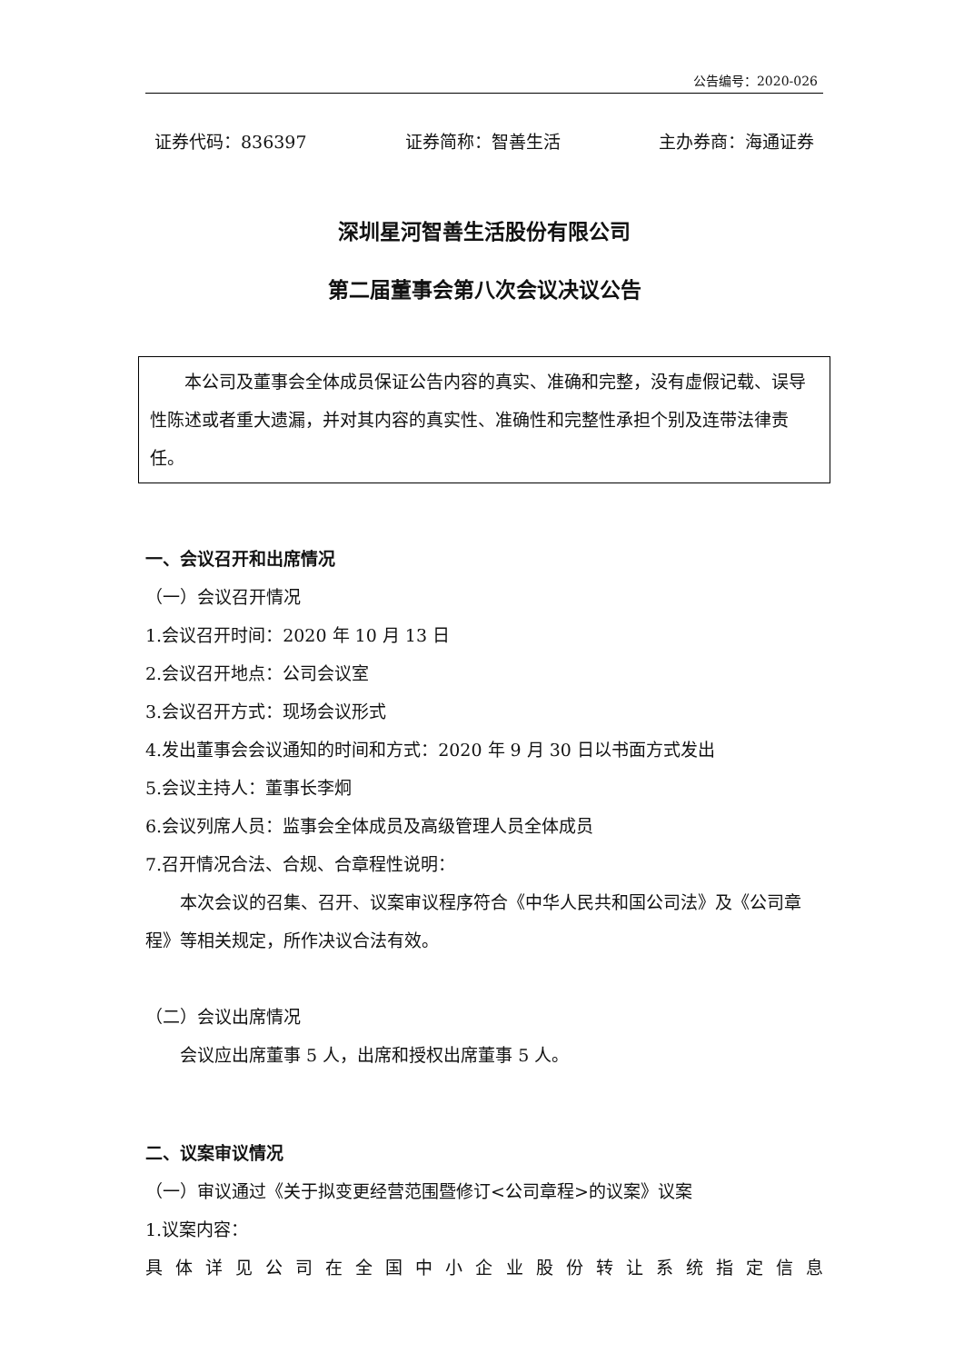公告编号：2020-026
证券代码：836397 证券简称：智善生活 主办券商：海通证券
深圳星河智善生活股份有限公司
第二届董事会第八次会议决议公告
本公司及董事会全体成员保证公告内容的真实、准确和完整，没有虚假记载、误导性陈述或者重大遗漏，并对其内容的真实性、准确性和完整性承担个别及连带法律责任。
一、会议召开和出席情况
（一）会议召开情况
1.会议召开时间：2020 年 10 月 13 日
2.会议召开地点：公司会议室
3.会议召开方式：现场会议形式
4.发出董事会会议通知的时间和方式：2020 年 9 月 30 日以书面方式发出
5.会议主持人：董事长李炯
6.会议列席人员：监事会全体成员及高级管理人员全体成员
7.召开情况合法、合规、合章程性说明：
本次会议的召集、召开、议案审议程序符合《中华人民共和国公司法》及《公司章程》等相关规定，所作决议合法有效。
（二）会议出席情况
会议应出席董事 5 人，出席和授权出席董事 5 人。
二、议案审议情况
（一）审议通过《关于拟变更经营范围暨修订<公司章程>的议案》议案
1.议案内容：
具体详见公司在全国中小企业股份转让系统指定信息